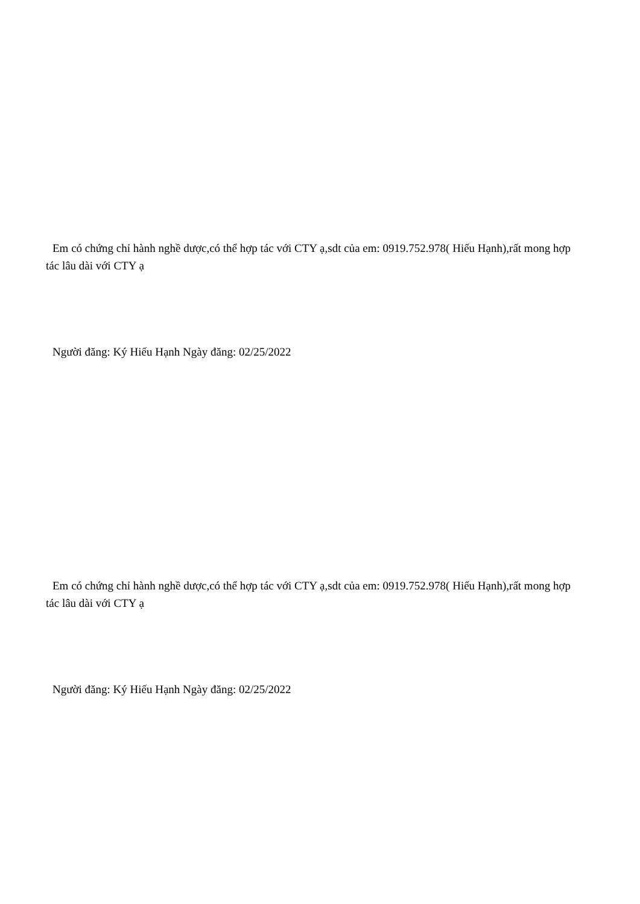Em có chứng chỉ hành nghề dược,có thể hợp tác với CTY ạ,sdt của em: 0919.752.978( Hiếu Hạnh),rất mong hợp tác lâu dài với CTY ạ
Người đăng: Ký Hiếu Hạnh Ngày đăng: 02/25/2022
Em có chứng chỉ hành nghề dược,có thể hợp tác với CTY ạ,sdt của em: 0919.752.978( Hiếu Hạnh),rất mong hợp tác lâu dài với CTY ạ
Người đăng: Ký Hiếu Hạnh Ngày đăng: 02/25/2022